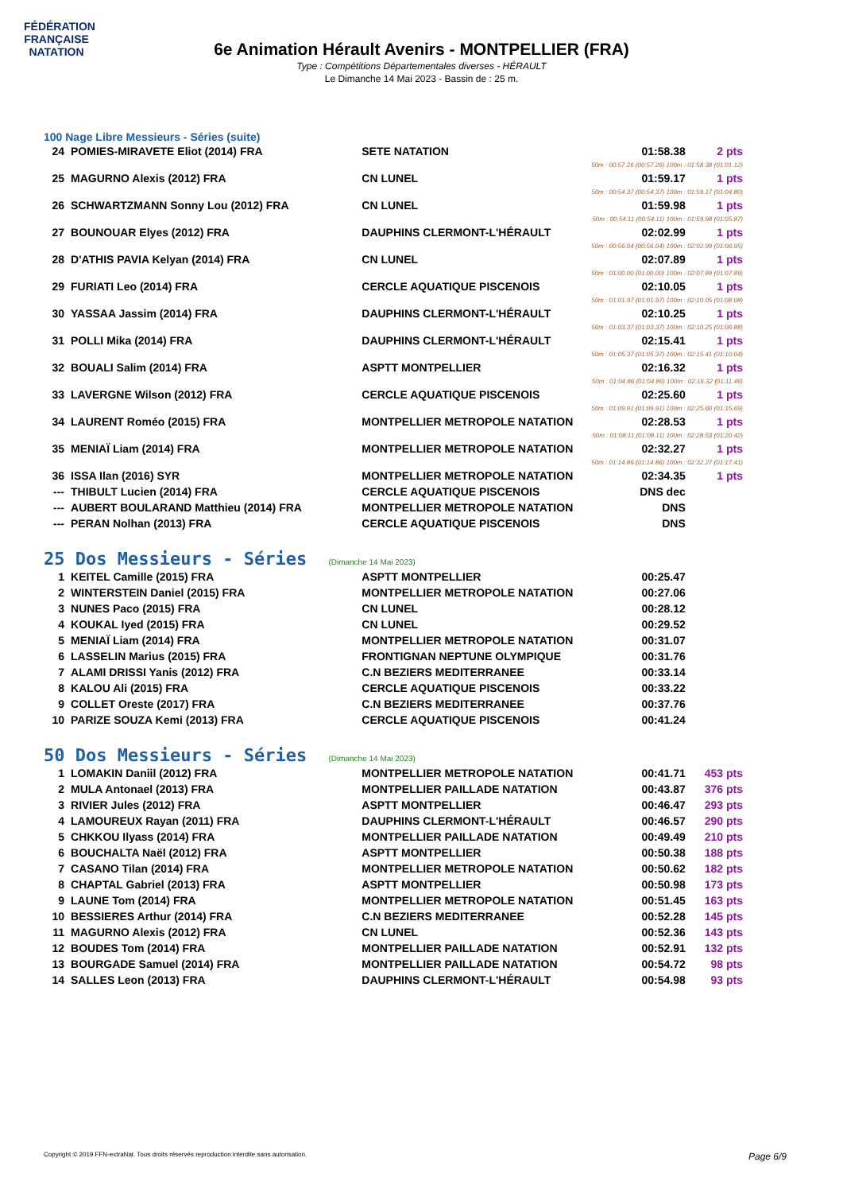FÉDÉRATION FRANÇAISE
NATATION
6e Animation Hérault Avenirs - MONTPELLIER (FRA)
Type : Compétitions Départementales diverses - HÉRAULT
Le Dimanche 14 Mai 2023 - Bassin de : 25 m.
100 Nage Libre Messieurs - Séries (suite)
| 24 | POMIES-MIRAVETE Eliot (2014) FRA | SETE NATATION | 01:58.38 | 2 pts |
| 50m : 00:57.26 (00:57.26) 100m : 01:58.38 (01:01.12) | | | | |
| 25 | MAGURNO Alexis (2012) FRA | CN LUNEL | 01:59.17 | 1 pts |
| 50m : 00:54.37 (00:54.37) 100m : 01:59.17 (01:04.80) | | | | |
| 26 | SCHWARTZMANN Sonny Lou (2012) FRA | CN LUNEL | 01:59.98 | 1 pts |
| 50m : 00:54.11 (00:54.11) 100m : 01:59.98 (01:05.87) | | | | |
| 27 | BOUNOUAR Elyes (2012) FRA | DAUPHINS CLERMONT-L'HÉRAULT | 02:02.99 | 1 pts |
| 50m : 00:56.04 (00:56.04) 100m : 02:02.99 (01:06.95) | | | | |
| 28 | D'ATHIS PAVIA Kelyan (2014) FRA | CN LUNEL | 02:07.89 | 1 pts |
| 50m : 01:00.00 (01:00.00) 100m : 02:07.89 (01:07.89) | | | | |
| 29 | FURIATI Leo (2014) FRA | CERCLE AQUATIQUE PISCENOIS | 02:10.05 | 1 pts |
| 50m : 01:01.97 (01:01.97) 100m : 02:10.05 (01:08.08) | | | | |
| 30 | YASSAA Jassim (2014) FRA | DAUPHINS CLERMONT-L'HÉRAULT | 02:10.25 | 1 pts |
| 50m : 01:03.37 (01:03.37) 100m : 02:10.25 (01:06.88) | | | | |
| 31 | POLLI Mika (2014) FRA | DAUPHINS CLERMONT-L'HÉRAULT | 02:15.41 | 1 pts |
| 50m : 01:05.37 (01:05.37) 100m : 02:15.41 (01:10.04) | | | | |
| 32 | BOUALI Salim (2014) FRA | ASPTT MONTPELLIER | 02:16.32 | 1 pts |
| 50m : 01:04.86 (01:04.86) 100m : 02:16.32 (01:11.46) | | | | |
| 33 | LAVERGNE Wilson (2012) FRA | CERCLE AQUATIQUE PISCENOIS | 02:25.60 | 1 pts |
| 50m : 01:09.91 (01:09.91) 100m : 02:25.60 (01:15.69) | | | | |
| 34 | LAURENT Roméo (2015) FRA | MONTPELLIER METROPOLE NATATION | 02:28.53 | 1 pts |
| 50m : 01:08.11 (01:08.11) 100m : 02:28.53 (01:20.42) | | | | |
| 35 | MENIAÏ Liam (2014) FRA | MONTPELLIER METROPOLE NATATION | 02:32.27 | 1 pts |
| 50m : 01:14.86 (01:14.86) 100m : 02:32.27 (01:17.41) | | | | |
| 36 | ISSA Ilan (2016) SYR | MONTPELLIER METROPOLE NATATION | 02:34.35 | 1 pts |
| --- | THIBULT Lucien (2014) FRA | CERCLE AQUATIQUE PISCENOIS | DNS dec | |
| --- | AUBERT BOULARAND Matthieu (2014) FRA | MONTPELLIER METROPOLE NATATION | DNS | |
| --- | PERAN Nolhan (2013) FRA | CERCLE AQUATIQUE PISCENOIS | DNS | |
25 Dos Messieurs - Séries (Dimanche 14 Mai 2023)
| 1 | KEITEL Camille (2015) FRA | ASPTT MONTPELLIER | 00:25.47 | |
| 2 | WINTERSTEIN Daniel (2015) FRA | MONTPELLIER METROPOLE NATATION | 00:27.06 | |
| 3 | NUNES Paco (2015) FRA | CN LUNEL | 00:28.12 | |
| 4 | KOUKAL Iyed (2015) FRA | CN LUNEL | 00:29.52 | |
| 5 | MENIAÏ Liam (2014) FRA | MONTPELLIER METROPOLE NATATION | 00:31.07 | |
| 6 | LASSELIN Marius (2015) FRA | FRONTIGNAN NEPTUNE OLYMPIQUE | 00:31.76 | |
| 7 | ALAMI DRISSI Yanis (2012) FRA | C.N BEZIERS MEDITERRANEE | 00:33.14 | |
| 8 | KALOU Ali (2015) FRA | CERCLE AQUATIQUE PISCENOIS | 00:33.22 | |
| 9 | COLLET Oreste (2017) FRA | C.N BEZIERS MEDITERRANEE | 00:37.76 | |
| 10 | PARIZE SOUZA Kemi (2013) FRA | CERCLE AQUATIQUE PISCENOIS | 00:41.24 | |
50 Dos Messieurs - Séries (Dimanche 14 Mai 2023)
| 1 | LOMAKIN Daniil (2012) FRA | MONTPELLIER METROPOLE NATATION | 00:41.71 | 453 pts |
| 2 | MULA Antonael (2013) FRA | MONTPELLIER PAILLADE NATATION | 00:43.87 | 376 pts |
| 3 | RIVIER Jules (2012) FRA | ASPTT MONTPELLIER | 00:46.47 | 293 pts |
| 4 | LAMOUREUX Rayan (2011) FRA | DAUPHINS CLERMONT-L'HÉRAULT | 00:46.57 | 290 pts |
| 5 | CHKKOU Ilyass (2014) FRA | MONTPELLIER PAILLADE NATATION | 00:49.49 | 210 pts |
| 6 | BOUCHALTA Naël (2012) FRA | ASPTT MONTPELLIER | 00:50.38 | 188 pts |
| 7 | CASANO Tilan (2014) FRA | MONTPELLIER METROPOLE NATATION | 00:50.62 | 182 pts |
| 8 | CHAPTAL Gabriel (2013) FRA | ASPTT MONTPELLIER | 00:50.98 | 173 pts |
| 9 | LAUNE Tom (2014) FRA | MONTPELLIER METROPOLE NATATION | 00:51.45 | 163 pts |
| 10 | BESSIERES Arthur (2014) FRA | C.N BEZIERS MEDITERRANEE | 00:52.28 | 145 pts |
| 11 | MAGURNO Alexis (2012) FRA | CN LUNEL | 00:52.36 | 143 pts |
| 12 | BOUDES Tom (2014) FRA | MONTPELLIER PAILLADE NATATION | 00:52.91 | 132 pts |
| 13 | BOURGADE Samuel (2014) FRA | MONTPELLIER PAILLADE NATATION | 00:54.72 | 98 pts |
| 14 | SALLES Leon (2013) FRA | DAUPHINS CLERMONT-L'HÉRAULT | 00:54.98 | 93 pts |
Copyright © 2019 FFN-extraNat. Tous droits réservés reproduction interdite sans autorisation. Page 6/9